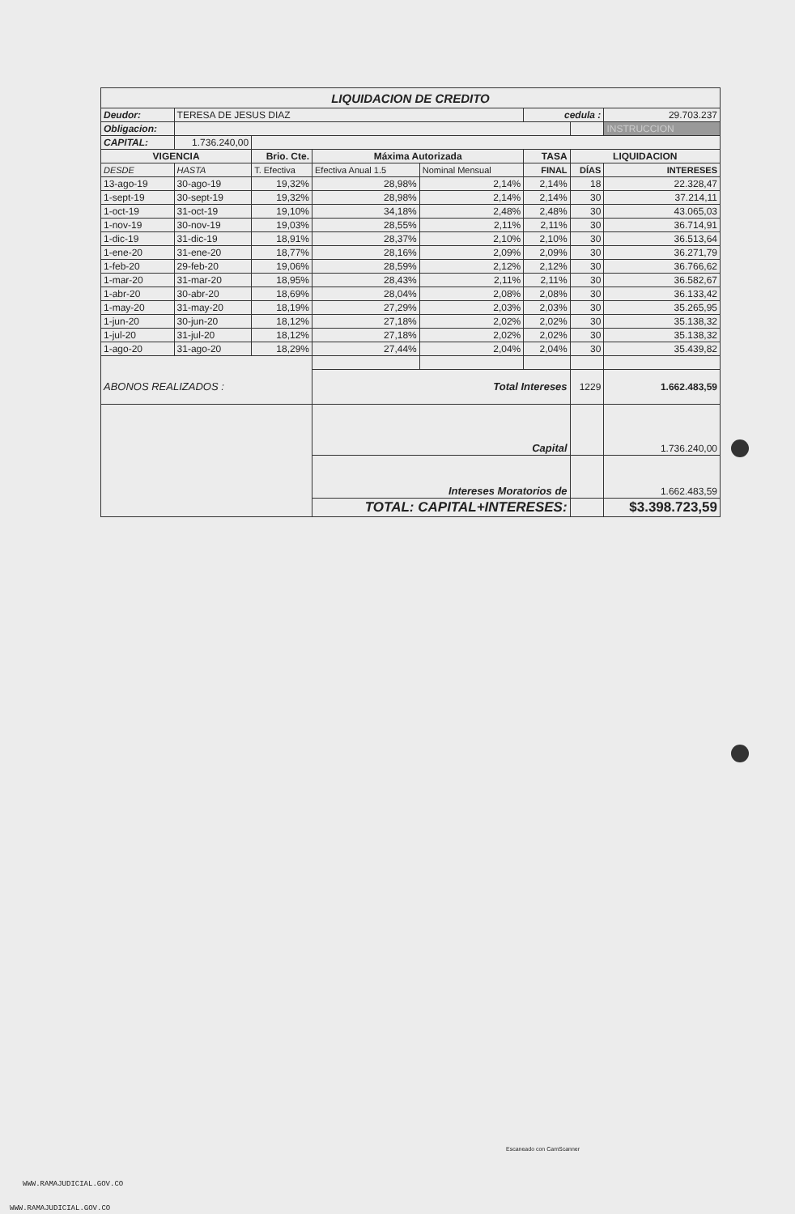| LIQUIDACION DE CREDITO | | | | | | | |
| Deudor: | TERESA DE JESUS DIAZ | | | | cedula : | | 29.703.237 |
| Obligacion: | | | | | | | INSTRUCCION |
| CAPITAL: | 1.736.240,00 | | | | | | |
| VIGENCIA | | Brio. Cte. | Máxima Autorizada | | TASA | LIQUIDACION | |
| DESDE | HASTA | T. Efectiva | Efectiva Anual 1.5 | Nominal Mensual | FINAL | DÍAS | INTERESES |
| 13-ago-19 | 30-ago-19 | 19,32% | 28,98% | 2,14% | 2,14% | 18 | 22.328,47 |
| 1-sept-19 | 30-sept-19 | 19,32% | 28,98% | 2,14% | 2,14% | 30 | 37.214,11 |
| 1-oct-19 | 31-oct-19 | 19,10% | 34,18% | 2,48% | 2,48% | 30 | 43.065,03 |
| 1-nov-19 | 30-nov-19 | 19,03% | 28,55% | 2,11% | 2,11% | 30 | 36.714,91 |
| 1-dic-19 | 31-dic-19 | 18,91% | 28,37% | 2,10% | 2,10% | 30 | 36.513,64 |
| 1-ene-20 | 31-ene-20 | 18,77% | 28,16% | 2,09% | 2,09% | 30 | 36.271,79 |
| 1-feb-20 | 29-feb-20 | 19,06% | 28,59% | 2,12% | 2,12% | 30 | 36.766,62 |
| 1-mar-20 | 31-mar-20 | 18,95% | 28,43% | 2,11% | 2,11% | 30 | 36.582,67 |
| 1-abr-20 | 30-abr-20 | 18,69% | 28,04% | 2,08% | 2,08% | 30 | 36.133,42 |
| 1-may-20 | 31-may-20 | 18,19% | 27,29% | 2,03% | 2,03% | 30 | 35.265,95 |
| 1-jun-20 | 30-jun-20 | 18,12% | 27,18% | 2,02% | 2,02% | 30 | 35.138,32 |
| 1-jul-20 | 31-jul-20 | 18,12% | 27,18% | 2,02% | 2,02% | 30 | 35.138,32 |
| 1-ago-20 | 31-ago-20 | 18,29% | 27,44% | 2,04% | 2,04% | 30 | 35.439,82 |
| ABONOS REALIZADOS : | | | Total Intereses | | | 1229 | 1.662.483,59 |
| | | | Capital | | | | 1.736.240,00 |
| | | | Intereses Moratorios de | | | | 1.662.483,59 |
| | | | TOTAL: CAPITAL+INTERESES: | | | | $3.398.723,59 |
Escaneado con CamScanner
WWW.RAMAJUDICIAL.GOV.CO
WWW.RAMAJUDICIAL.GOV.CO